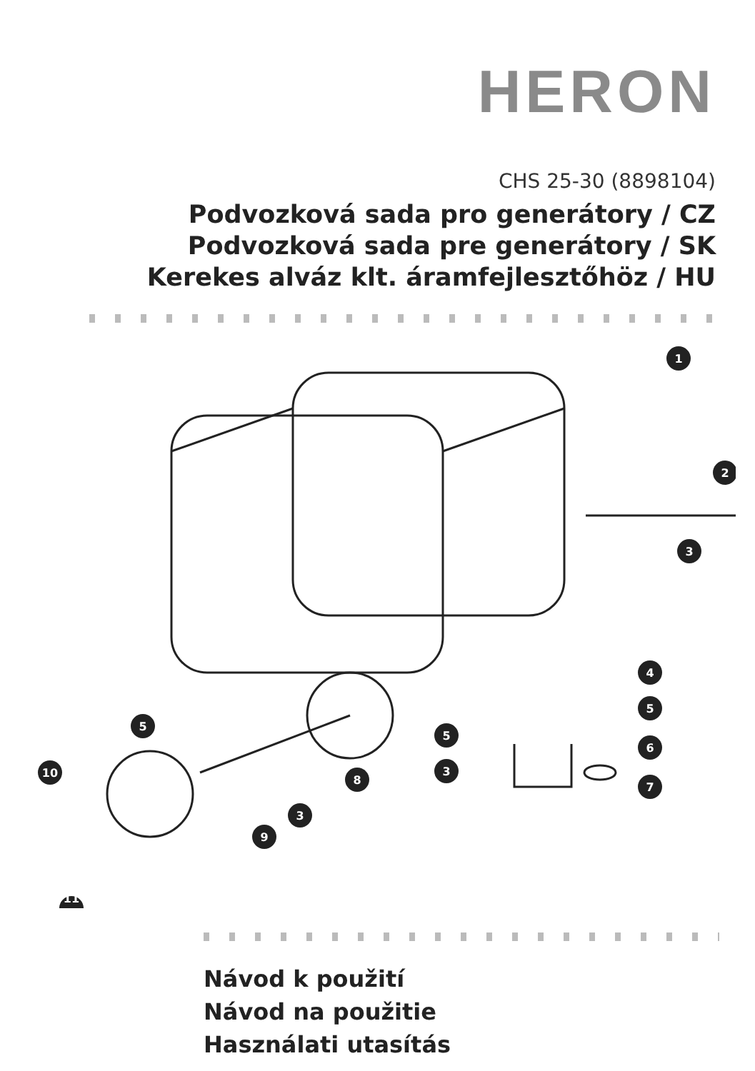HERON
CHS 25-30 (8898104)
Podvozková sada pro generátory / CZ
Podvozková sada pre generátory / SK
Kerekes alváz klt. áramfejlesztőhöz / HU
1
2
3
4
5
6
7
5
5
3
8
3
9
10
11
Návod k použití
Návod na použitie
Használati utasítás